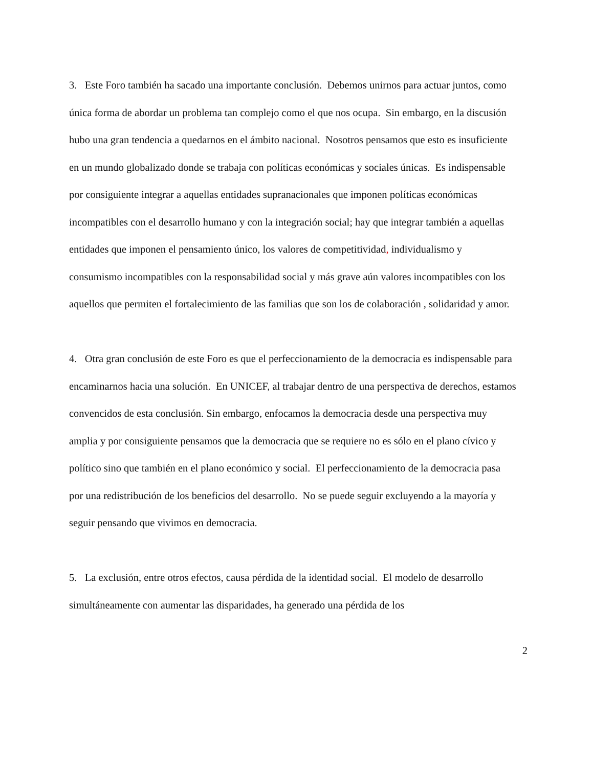3. Este Foro también ha sacado una importante conclusión. Debemos unirnos para actuar juntos, como única forma de abordar un problema tan complejo como el que nos ocupa. Sin embargo, en la discusión hubo una gran tendencia a quedarnos en el ámbito nacional. Nosotros pensamos que esto es insuficiente en un mundo globalizado donde se trabaja con políticas económicas y sociales únicas. Es indispensable por consiguiente integrar a aquellas entidades supranacionales que imponen políticas económicas incompatibles con el desarrollo humano y con la integración social; hay que integrar también a aquellas entidades que imponen el pensamiento único, los valores de competitividad, individualismo y consumismo incompatibles con la responsabilidad social y más grave aún valores incompatibles con los aquellos que permiten el fortalecimiento de las familias que son los de colaboración , solidaridad y amor.
4. Otra gran conclusión de este Foro es que el perfeccionamiento de la democracia es indispensable para encaminarnos hacia una solución. En UNICEF, al trabajar dentro de una perspectiva de derechos, estamos convencidos de esta conclusión. Sin embargo, enfocamos la democracia desde una perspectiva muy amplia y por consiguiente pensamos que la democracia que se requiere no es sólo en el plano cívico y político sino que también en el plano económico y social. El perfeccionamiento de la democracia pasa por una redistribución de los beneficios del desarrollo. No se puede seguir excluyendo a la mayoría y seguir pensando que vivimos en democracia.
5. La exclusión, entre otros efectos, causa pérdida de la identidad social. El modelo de desarrollo simultáneamente con aumentar las disparidades, ha generado una pérdida de los
2